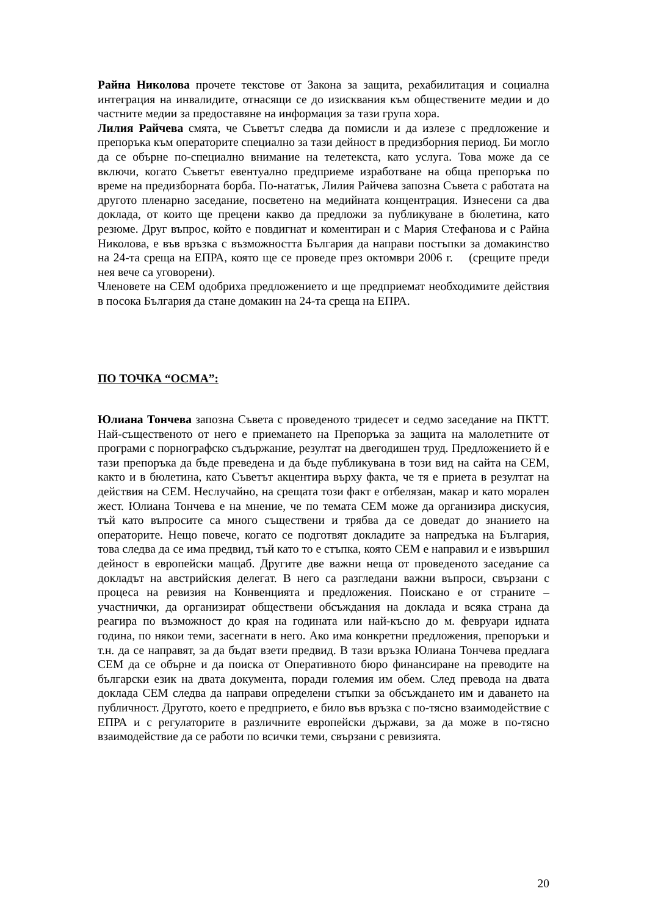Райна Николова прочете текстове от Закона за защита, рехабилитация и социална интеграция на инвалидите, отнасящи се до изисквания към обществените медии и до частните медии за предоставяне на информация за тази група хора.
Лилия Райчева смята, че Съветът следва да помисли и да излезе с предложение и препоръка към операторите специално за тази дейност в предизборния период. Би могло да се обърне по-специално внимание на телетекста, като услуга. Това може да се включи, когато Съветът евентуално предприеме изработване на обща препоръка по време на предизборната борба. По-нататък, Лилия Райчева запозна Съвета с работата на другото пленарно заседание, посветено на медийната концентрация. Изнесени са два доклада, от които ще прецени какво да предложи за публикуване в бюлетина, като резюме. Друг въпрос, който е повдигнат и коментиран и с Мария Стефанова и с Райна Николова, е във връзка с възможността България да направи постъпки за домакинство на 24-та среща на ЕПРА, която ще се проведе през октомври 2006 г. (срещите преди нея вече са уговорени).
Членовете на СЕМ одобриха предложението и ще предприемат необходимите действия в посока България да стане домакин на 24-та среща на ЕПРА.
ПО ТОЧКА “ОСМА”:
Юлиана Тончева запозна Съвета с проведеното тридесет и седмо заседание на ПКТТ. Най-същественото от него е приемането на Препоръка за защита на малолетните от програми с порнографско съдържание, резултат на двегодишен труд. Предложението й е тази препоръка да бъде преведена и да бъде публикувана в този вид на сайта на СЕМ, както и в бюлетина, като Съветът акцентира върху факта, че тя е приета в резултат на действия на СЕМ. Неслучайно, на срещата този факт е отбелязан, макар и като морален жест. Юлиана Тончева е на мнение, че по темата СЕМ може да организира дискусия, тъй като въпросите са много съществени и трябва да се доведат до знанието на операторите. Нещо повече, когато се подготвят докладите за напредъка на България, това следва да се има предвид, тъй като то е стъпка, която СЕМ е направил и е извършил дейност в европейски мащаб. Другите две важни неща от проведеното заседание са докладът на австрийския делегат. В него са разгледани важни въпроси, свързани с процеса на ревизия на Конвенцията и предложения. Поискано е от страните – участнички, да организират обществени обсъждания на доклада и всяка страна да реагира по възможност до края на годината или най-късно до м. февруари идната година, по някои теми, засегнати в него. Ако има конкретни предложения, препоръки и т.н. да се направят, за да бъдат взети предвид. В тази връзка Юлиана Тончева предлага СЕМ да се обърне и да поиска от Оперативното бюро финансиране на преводите на български език на двата документа, поради големия им обем. След превода на двата доклада СЕМ следва да направи определени стъпки за обсъждането им и даването на публичност. Другото, което е предприето, е било във връзка с по-тясно взаимодействие с ЕПРА и с регулаторите в различните европейски държави, за да може в по-тясно взаимодействие да се работи по всички теми, свързани с ревизията.
20